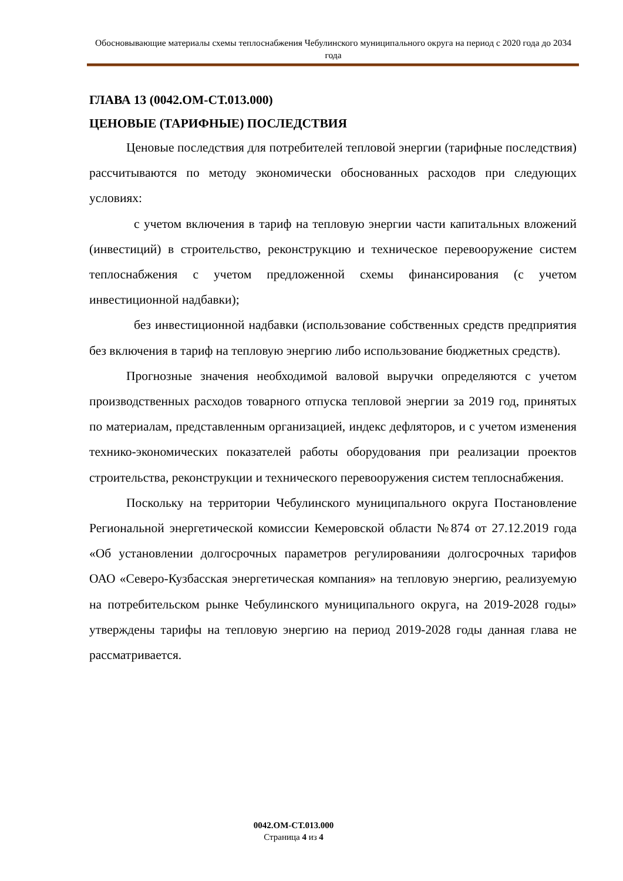Обосновывающие материалы схемы теплоснабжения Чебулинского муниципального округа на период с 2020 года до 2034 года
ГЛАВА 13 (0042.ОМ-СТ.013.000)
ЦЕНОВЫЕ (ТАРИФНЫЕ) ПОСЛЕДСТВИЯ
Ценовые последствия для потребителей тепловой энергии (тарифные последствия) рассчитываются по методу экономически обоснованных расходов при следующих условиях:
с учетом включения в тариф на тепловую энергии части капитальных вложений (инвестиций) в строительство, реконструкцию и техническое перевооружение систем теплоснабжения с учетом предложенной схемы финансирования (с учетом инвестиционной надбавки);
без инвестиционной надбавки (использование собственных средств предприятия без включения в тариф на тепловую энергию либо использование бюджетных средств).
Прогнозные значения необходимой валовой выручки определяются с учетом производственных расходов товарного отпуска тепловой энергии за 2019 год, принятых по материалам, представленным организацией, индекс дефляторов, и с учетом изменения технико-экономических показателей работы оборудования при реализации проектов строительства, реконструкции и технического перевооружения систем теплоснабжения.
Поскольку на территории Чебулинского муниципального округа Постановление Региональной энергетической комиссии Кемеровской области №874 от 27.12.2019 года «Об установлении долгосрочных параметров регулированияи долгосрочных тарифов ОАО «Северо-Кузбасская энергетическая компания» на тепловую энергию, реализуемую на потребительском рынке Чебулинского муниципального округа, на 2019-2028 годы» утверждены тарифы на тепловую энергию на период 2019-2028 годы данная глава не рассматривается.
0042.ОМ-СТ.013.000
Страница 4 из 4